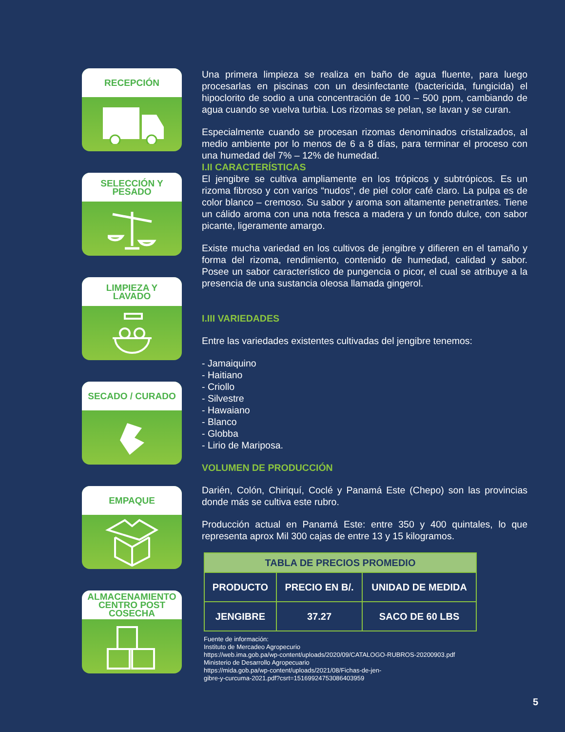RECEPCIÓN
SELECCIÓN Y
PESADO
LIMPIEZA Y
LAVADO
SECADO / CURADO
EMPAQUE
ALMACENAMIENTO
CENTRO POST
COSECHA
Una primera limpieza se realiza en baño de agua fluente, para luego procesarlas en piscinas con un desinfectante (bactericida, fungicida) el hipoclorito de sodio a una concentración de 100 – 500 ppm, cambiando de agua cuando se vuelva turbia. Los rizomas se pelan, se lavan y se curan.
Especialmente cuando se procesan rizomas denominados cristalizados, al medio ambiente por lo menos de 6 a 8 días, para terminar el proceso con una humedad del 7% – 12% de humedad.
I.II CARACTERÍSTICAS
El jengibre se cultiva ampliamente en los trópicos y subtrópicos. Es un rizoma fibroso y con varios “nudos”, de piel color café claro. La pulpa es de color blanco – cremoso. Su sabor y aroma son altamente penetrantes. Tiene un cálido aroma con una nota fresca a madera y un fondo dulce, con sabor picante, ligeramente amargo.
Existe mucha variedad en los cultivos de jengibre y difieren en el tamaño y forma del rizoma, rendimiento, contenido de humedad, calidad y sabor. Posee un sabor característico de pungencia o picor, el cual se atribuye a la presencia de una sustancia oleosa llamada gingerol.
I.III VARIEDADES
Entre las variedades existentes cultivadas del jengibre tenemos:
- Jamaiquino
- Haitiano
- Criollo
- Silvestre
- Hawaiano
- Blanco
- Globba
- Lirio de Mariposa.
VOLUMEN DE PRODUCCIÓN
Darién, Colón, Chiriquí, Coclé y Panamá Este (Chepo) son las provincias donde más se cultiva este rubro.
Producción actual en Panamá Este: entre 350 y 400 quintales, lo que representa aprox Mil 300 cajas de entre 13 y 15 kilogramos.
| TABLA DE PRECIOS PROMEDIO | | |
| --- | --- | --- |
| PRODUCTO | PRECIO EN B/. | UNIDAD DE MEDIDA |
| JENGIBRE | 37.27 | SACO DE 60 LBS |
Fuente de información:
Instituto de Mercadeo Agropecurio
https://web.ima.gob.pa/wp-content/uploads/2020/09/CATALOGO-RUBROS-20200903.pdf
Ministerio de Desarrollo Agropecuario
https://mida.gob.pa/wp-content/uploads/2021/08/Fichas-de-jen-
gibre-y-curcuma-2021.pdf?csrt=15169924753086403959
5